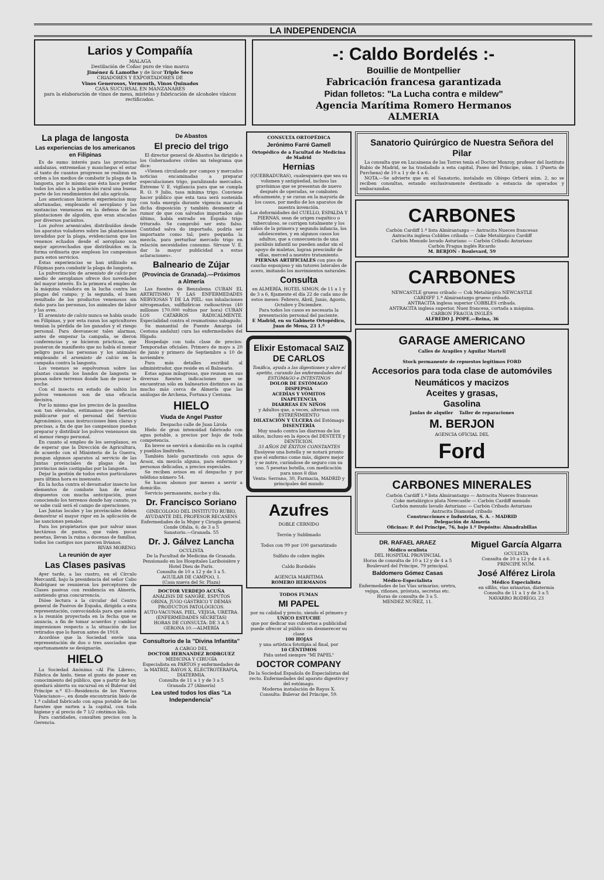LA INDEPENDENCIA
Larios y Compañía
MALAGA
Destilación de Coñac puro de vino marca
Jiménez & Lamothe y de licor Triple Seco
CRIADORES Y EXPORTADORES DE
Vinos Generosos, Vermouth, Vinos Quinados
CASA SUCURSAL EN MANZANARES
para la elaboración de vinos de mesa, mistelas y fabricación de alcoholes vínicos rectificados.
-: Caldo Bordelés :-
Bouillie de Montpellier
Fabricación francesa garantizada
Pidan folletos: "La Lucha contra e mildew"
Agencia Marítima Romero Hermanos
ALMERIA
La plaga de langosta
Las experiencias de los americanos en Filipinas
Es de sumo interés para las provincias andaluzas, extremeñas y manchegas el estar al tanto de cuantos progresos se realizan en orden a los medios de combatir la plaga de la langosta, por lo mismo que ésta hace perder todos los años a la población rural una buena parte de los rendimientos del año agrícola.
Los americanos hicieron experiencias muy afortunadas, empleando el aeroplano y las sustancias venenosas en la defensa de las plantaciones de algodón, que eran atacadas por diversos parásitos.
Los polvos arsenicales, distribuídos desde los aparatos voladores sobre las plantaciones invadidas por la plaga, evidenciaron que los venenos echados desde el aeroplano son mejor aprovechados que distribuídos en la forma ordinaria que emplean los campesinos para estos servicios.
Estas experiencias se han utilizado en Filipinas para combatir la plaga de langosta.
La pulverización de arseniato de calcio por medio de aeroplanos ofrece dos novedades del mayor interés. Es la primera el empleo de la máquina voladora en la lucha contra las plagas del campo; y la segunda, el buen resultado de los productos venenosos sin daño para las personas, los animales de labor y las aves.
El arseniato de calcio nunca se había usado en Filipinas, y por esta razon los agricultores temían la pérdida de los ganados y el riesgo personal. Para desvanecer tales alarmas, antes de empezar la campaña, se dieron conferencias y se hicieron prácticas, que pusieron de manifiesto que no había el menor peligro para las personas y los animales empleando el arseniato de calcio en la campaña contra la langosta.
Los venenos se espolvorean sobre las plantas cuando los bandos de langosta se posan sobre terrenos donde han de pasar la noche.
Con el insecto en estado de saltón los polvos venenosos son de una eficacia decisiva.
Por lo mismo que los precios de la gasolina son tan elevados, estimamos que deberían publicarse por el personal del Servicio Agronómico, unas instrucciones bien claras y precisas, a fin de que los campesinos puedan preparar y distribuir los polvos venenosos sin el menor riesgo personal.
En cuanto al empleo de los aeroplanos, es de esperar que la Dirección de Agricultura, de acuerdo con el Ministerio de la Guerra, pongan algunos aparatos al servicio de las Juntas provinciales de plagas de las provincias más castigadas por la langosta.
Dejar la gestión de todos estos particulares para última hora es insensato.
En la lucha contra el devastador insecto los elementos de combate han de estar dispuestos con mucha anticipación, pues conociendo los terrenos donde hay canuto, ya se sabe cuál será el campo de operaciones.
Las Juntas locales y las provinciales deben demostrar el mayor rigor en la aplicación de las sanciones penales.
Para los propietarios que por salvar unas hectáreas de pastos, que valen pocas pesetas, llevan la ruina a docenas de familias, todos los castigos nos parecen livianos.
RIVAS MORENO.
La reunión de ayer
Las Clases pasivas
Ayer tarde, a las cuatro, en el Círculo Mercantil, bajo la presidencia del señor Cabo Rodríguez se reunieron los perceptores de Clases pasivas con residencia en Almería, asistiendo gran concurrencia.
Dióse lectura a la circular del Centro general de Pasivos de España, dirigida a esta representación, convocándola para que asista a la reunión proyectada en la fecha que se anuncia, a fin de tomar acuerdos y cambiar impresiones respecto a la situación de los retirados que lo fueron antes de 1918.
Acordóse que la Sociedad envíe una representación de dos o tres asociados que oportunamente se designarán.
HIELO
La Sociedad Anónima «Al Fin Libres», Fábrica de hielo, tiene el gusto de poner en conocimiento del público, que a partir de hoy, quedará abierta su sucursal en el Bulevar del Príncipe n.º 83—Residencia de los Nuevos Valencianos—, en donde encontrarán hielo de 1.ª calidad fabricado con agua potable de las fuentes que surten a la capital, con toda higiene y al precio de 7 1/2 céntimos kilo.
Para cantidades, consulten precios con la Gerencia.
De Abastos
El precio del trigo
El director general de Abastos ha dirigido a los Gobernadores civiles un telegrama que dice:
«Vienen circulando por campos y mercados noticias encaminadas a preparar especulaciones trigo, paralizando mercados. Extreme V. E. vigilancia para que se cumpla R. O. 9 Julio, tasa mínima trigo. Conviene hacer público que esta tasa será sostenida con toda energía durante vigencia marcada dicha disposición y también desmentir el rumor de que con salvados importados año último, había entrado en España trigo triturado. Se comprobó ser esto falso. Cantidad salva do importado, podría ser importante como tal; pero pequeña la mezcla, para perturbar mercado trigo en relación necesidades consumo. Sírvase V. E. dar la mayor publicidad a estas aclaraciones».
Balneario de Zújar
(Provincia de Granada).—Próximos a Almería
Las fuentes de Benzalema CURAN EL ARTRITISMO Y LAS ENFERMEDADES NERVIOSAS Y DE LA PIEL: sus inhalaciones nitrogenadas, sulfhídricas radioactivas (40 millones 170.000 voltios por hora) CURAN LOS CATARROS RADICALMENTE. Especialidad contra el reumatismo subagudo.
Su manantial de Fuente Amarga (el Cestona andaluz) cura las enfermedades del Hígado.
Hospedaje con toda clase de precios: Temporadas oficiales. Primero de mayo a 20 de junio y primero de Septiembre a 10 de noviembre.
Para más detalles escribid al administrador, que reside en el Balneario.
Estas aguas milagrosas, que reunen en sus diversas fuentes indicaciones que se encuentran sólo en balnearios distintos es án mucho más cerca de Almería que las análogas de Archena, Fortuna y Cestona.
HIELO
Viuda de Angel Pastor
Despacho calle de Juan Lirola
Hielo de gran intensidad fabricado con agua potable, a precios por bajo de toda competencia.
En breve se servirá a domicilio en la capital y pueblos limítrofes.
También hielo garantizado con agua de Araoz, sin mezcla alguna, para enfermos y personas delicadas, a precios especiales.
Se reciben avisos en el despacho y por teléfono número 54.
Se hacen abonos por meses a servir a domicilio.
Servicio permanente, noche y día.
Dr. Francisco Soriano
GINECÓLOGO DEL INSTITUTO RUBIO,
AYUDANTE DEL PROFESOR RECASENS
Enfermedades de la Mujer y Cirugía general.
Conde Ofalia, 6; de 3 a 5
Sanatorio.—Granada. 55
Dr. J. Gálvez Lancha
OCULISTA
De la Facultad de Medicina de Granada. Pensionado en los Hospitales Lariboisière y Hotel Dieu de París.
Consulta de 10 a 12 y de 3 a 5.
AGUILAR DE CAMPOO, 1.
(Casa nueva del Sr. Plaza)
DOCTOR VERDEJO ACUÑA
ANÁLISIS DE SANGRE, ESPUTOS ORINA, JUGO GÁSTRICO Y DEMÁS PRODUCTOS PATOLÓGICOS.
AUTO-VACUNAS, PIEL, VEJIGA, URETRA.
(ENFERMEDADES SECRETAS)
HORAS DE CONSULTA: DE 3 A 5
GERONA 10.—ALMERÍA
Consultorio de la "Divina Infantita"
A CARGO DEL
DOCTOR HERNANDEZ RODRGUEZ
MEDICINA Y CIRUGÍA
Especialista en PARTOS y enfermedades de la MATRIZ, RAYOS X, ELECTROTERAPIA, DIATERMIA.
Consulta de 11 a 1 y de 3 a 5
Granada 27 (Almería)
Lea usted todos los días "La Independencia"
CONSULTA ORTOPÉDICA
Jerónimo Farré Gamell
Ortopédico de a Facultad de Medicina de Madrid
Hernias
(QUEBRADURAS), cualesquiera que sea su volumen y antigüedad, incluso las gravísimas que se presentan de nuevo después de operadas, se combaten eficazmente, y se curan en la mayoría de los casos, por medio de los aparatos de nuestra invención.
Las deformidades del CUELLO, ESPALDA Y PIERNAS, sean de origen raquítico o tuberculoso, se corrigen totalmente y los niños de la primera y segunda infancia, los adolescentes, y en algunos casos los adultos, que a consecuencia de una parálisis infantil no pueden andar sin el apoyo de muletas, logran prescindir de ellas, merced a nuestro tratamiento.
PIERNAS ARTIFICIALES con pies de caucho esponjoso y sin tutores laterales de acero, imitando los movimientos naturales.
Consulta
en ALMERÍA, HOTEL SIMON, de 11 a 1 y de 3 a 6, fijamente el día 22 de cada uno de estos meses: Febrero, Abril, Junio, Agosto, Octubre y Diciembre.
Para todos los casos es necesaria la presentación personal del paciente.
E Madrid, en su Gabinete Ortopédico, Juan de Mena, 23 1.º
Elixir Estomacal SAIZ DE CARLOS
Tonifica, ayuda a las digestiones y abre el apetito, curando las enfermedades del ESTÓMAGO e INTESTINOS
DOLOR DE ESTÓMAGO
DISPEPSIA
ACEDÍAS Y VÓMITOS
INAPETENCIA
DIARREAS EN NIÑOS
y Adultos que, a veces, alternan con ESTREÑIMIENTO
DILATACIÓN Y ÚLCERA del Estómago
DISENTERÍA
Muy usado contra las diarreas de los niños, incluso en la época del DESTETE y DENTICIÓN.
33 AÑOS DE ÉXITOS CONSTANTES
Ensáyese una botella y se notará pronto que el enfermo come más, digiere mejor y se nutre, curándose de seguro con su uso. 5 pesetas botella, con medicación para unos 8 días
Venta: Serrano, 30, Farmacia, MADRID y principales del mundo
Azufres
DOBLE CERNIDO
Terrón y Sublimado
Todos con 99 por 100 garantizado
Sulfato de cobre inglés
Caldo Bordelés
AGENCIA MARITIMA
ROMERO HERMANOS
TODOS FUMAN
MI PAPEL
por su calidad y precio, siendo el primero y
UNICO ESTUCHE
que por dedicar sus cubiertas a publicidad puede ofrecer al público sin desmerecer su clase
100 HOJAS
y una artística fototipia al final, por
10 CÉNTIMOS
Pida usted siempre "MI PAPEL"
DOCTOR COMPANY
De la Sociedad Española de Especialistas del recto. Enfermedades del aparato digestivo y del estómago.
Moderna instalación de Rayos X.
Consulta: Bulevar del Príncipe, 59.
Sanatorio Quirúrgico de Nuestra Señora del Pilar
La consulta que en Lucainena de las Torres tenía el Doctor Monroy, profesor del Instituto Rubio de Madrid, se ha trasladado a esta capital, Paseo del Príncipe, núm. 1 (Puerta de Purchena) de 10 a 1 y de 4 a 6.
NOTA.—Se advierte que en el Sanatorio, instalado en Obispo Orberá núm. 2, no se reciben consultas, estando exclusivamente destinado a estancia de operados y embarazadas.
CARBONES
Carbón Cardiff 1.ª lista Almirantazgo — Antracita Nueces francesas
Antracita inglesa Cobbles cribada — Coke Metalúrgico Cardiff
Carbón Menudo lavado Asturiano — Carbón Cribado Asturiano
Carbón Fragua inglés Ricardo
M. BERJON - Boulevard, 59
CARBONES
NEWCASTLE grueso cribado — Cok Metalúrgico NEWCASTLE
CARDIFF 1.ª Almirantazgo grueso cribado.
ANTRACITA inglesa superior COBBLES cribada.
ANTRACITA inglesa superior, Nuez francesa, cortada a máquina.
CARBON FRAGUA INGLÉS
ALFREDO J. POPE.—Reina, 36
GARAGE AMERICANO
Calles de Arapiles y Aguilar Martell
Stock permanente de repuestos legítimos FORD
Accesorios para toda clase de automóviles
Neumáticos y macizos
Aceites y grasas,
Gasolina
Jaulas de alquiler Taller de reparaciones
M. BERJON
AGENCIA OFICIAL DEL
Ford
CARBONES MINERALES
Carbón Cardiff 1.ª lista Almirantazgo — Antracita Nueces francesas
Coke metalúrgico plata Newcastle — Carbón Cardiff menudo
Carbón menudo lavado Asturiano — Carbón Cribado Asturiano
Antracita Diamond cribado
Construcciones e Industrias, S. A. - MADRID
Delegación de Almería
Oficinas: P. del Príncipe, 76, bajo 1.º Depósito: Almadrabillas
DR. RAFAEL ARAEZ
Médico oculista
DEL HOSPITAL PROVINCIAL
Horas de consulta de 10 a 12 y de 4 a 5
Boulevard del Príncipe, 79 principal.
Baldomero Gómez Casas
Médico-Especialista
Enfermedades de las Vías urinarias; uretra, vejiga, riñones, próstata, secretas etc.
Horas de consulta de 3 a 5.
MENDEZ NUÑEZ, 11.
Miguel García Algarra
OCULISTA
Consulta de 10 a 12 y de 4 a 6.
PRINCIPE NUM.
José Alférez Lirola
Médico Especialista
en sífilis, vías urinarias, diatermia
Consulta de 11 a 1 y de 3 a 5
NAVARRO RODRIGO, 23